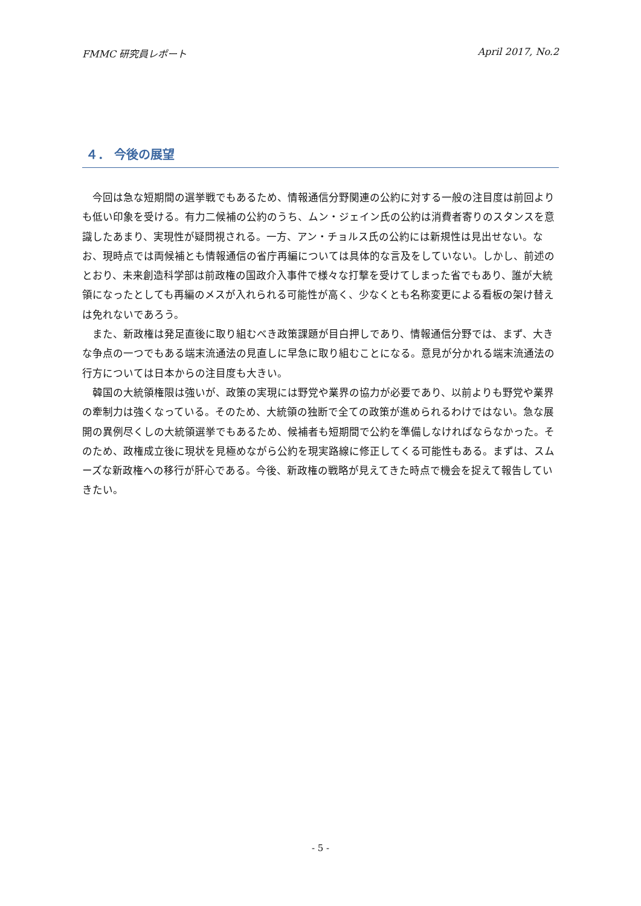FMMC 研究員レポート April 2017, No.2
４． 今後の展望
今回は急な短期間の選挙戦でもあるため、情報通信分野関連の公約に対する一般の注目度は前回よりも低い印象を受ける。有力二候補の公約のうち、ムン・ジェイン氏の公約は消費者寄りのスタンスを意識したあまり、実現性が疑問視される。一方、アン・チョルス氏の公約には新規性は見出せない。なお、現時点では両候補とも情報通信の省庁再編については具体的な言及をしていない。しかし、前述のとおり、未来創造科学部は前政権の国政介入事件で様々な打撃を受けてしまった省でもあり、誰が大統領になったとしても再編のメスが入れられる可能性が高く、少なくとも名称変更による看板の架け替えは免れないであろう。
また、新政権は発足直後に取り組むべき政策課題が目白押しであり、情報通信分野では、まず、大きな争点の一つでもある端末流通法の見直しに早急に取り組むことになる。意見が分かれる端末流通法の行方については日本からの注目度も大きい。
韓国の大統領権限は強いが、政策の実現には野党や業界の協力が必要であり、以前よりも野党や業界の牽制力は強くなっている。そのため、大統領の独断で全ての政策が進められるわけではない。急な展開の異例尽くしの大統領選挙でもあるため、候補者も短期間で公約を準備しなければならなかった。そのため、政権成立後に現状を見極めながら公約を現実路線に修正してくる可能性もある。まずは、スムーズな新政権への移行が肝心である。今後、新政権の戦略が見えてきた時点で機会を捉えて報告していきたい。
- 5 -